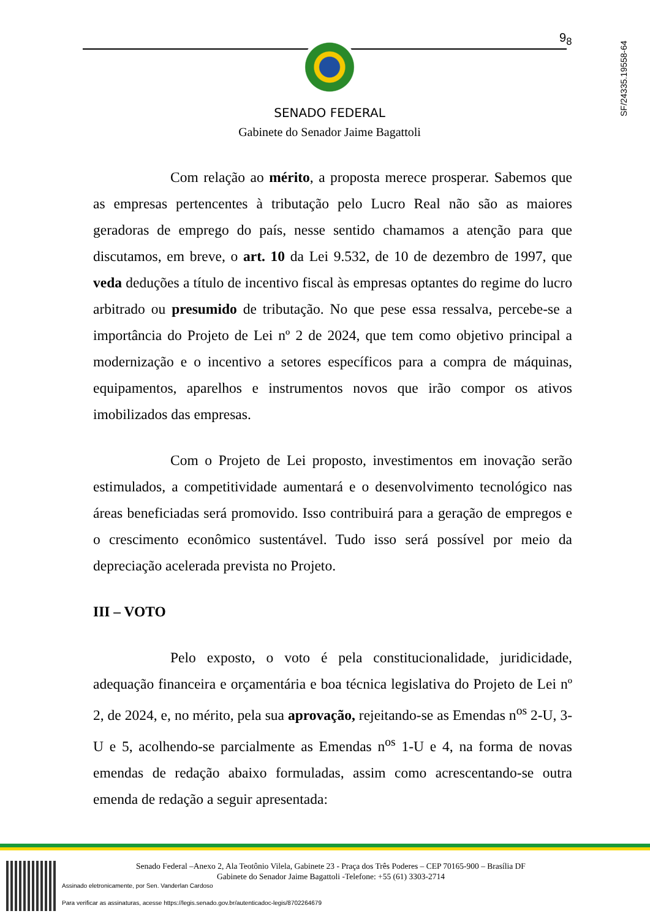9<sub>8</sub>
SF/24335.19558-64
SENADO FEDERAL
Gabinete do Senador Jaime Bagattoli
Com relação ao mérito, a proposta merece prosperar. Sabemos que as empresas pertencentes à tributação pelo Lucro Real não são as maiores geradoras de emprego do país, nesse sentido chamamos a atenção para que discutamos, em breve, o art. 10 da Lei 9.532, de 10 de dezembro de 1997, que veda deduções a título de incentivo fiscal às empresas optantes do regime do lucro arbitrado ou presumido de tributação. No que pese essa ressalva, percebe-se a importância do Projeto de Lei nº 2 de 2024, que tem como objetivo principal a modernização e o incentivo a setores específicos para a compra de máquinas, equipamentos, aparelhos e instrumentos novos que irão compor os ativos imobilizados das empresas.
Com o Projeto de Lei proposto, investimentos em inovação serão estimulados, a competitividade aumentará e o desenvolvimento tecnológico nas áreas beneficiadas será promovido. Isso contribuirá para a geração de empregos e o crescimento econômico sustentável. Tudo isso será possível por meio da depreciação acelerada prevista no Projeto.
III – VOTO
Pelo exposto, o voto é pela constitucionalidade, juridicidade, adequação financeira e orçamentária e boa técnica legislativa do Projeto de Lei nº 2, de 2024, e, no mérito, pela sua aprovação, rejeitando-se as Emendas n<sup>os</sup> 2-U, 3-U e 5, acolhendo-se parcialmente as Emendas n<sup>os</sup> 1-U e 4, na forma de novas emendas de redação abaixo formuladas, assim como acrescentando-se outra emenda de redação a seguir apresentada:
Senado Federal –Anexo 2, Ala Teotônio Vilela, Gabinete 23 - Praça dos Três Poderes – CEP 70165-900 – Brasília DF
Gabinete do Senador Jaime Bagattoli -Telefone: +55 (61) 3303-2714
Assinado eletronicamente, por Sen. Vanderlan Cardoso
Para verificar as assinaturas, acesse https://legis.senado.gov.br/autenticadoc-legis/8702264679